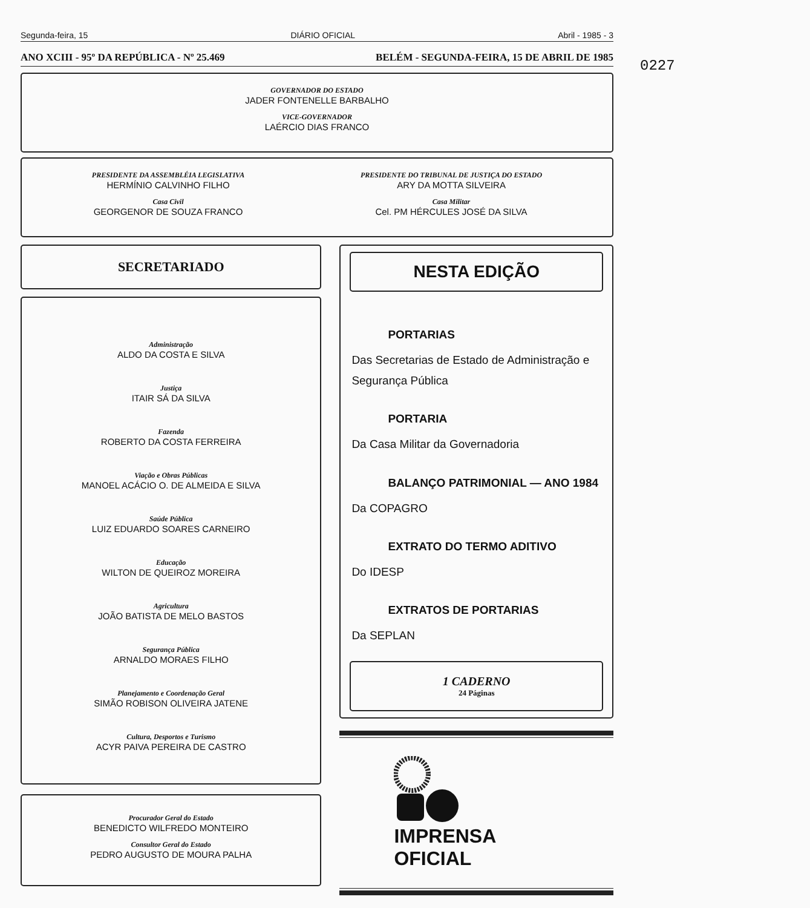0227
Segunda-feira, 15 DIÁRIO OFICIAL Abril - 1985 - 3
ANO XCIII - 95º DA REPÚBLICA - Nº 25.469 BELÉM - SEGUNDA-FEIRA, 15 DE ABRIL DE 1985
GOVERNADOR DO ESTADO
JADER FONTENELLE BARBALHO
VICE-GOVERNADOR
LAÉRCIO DIAS FRANCO
PRESIDENTE DA ASSEMBLÉIA LEGISLATIVA
HERMÍNIO CALVINHO FILHO
Casa Civil
GEORGENOR DE SOUZA FRANCO
PRESIDENTE DO TRIBUNAL DE JUSTIÇA DO ESTADO
ARY DA MOTTA SILVEIRA
Casa Militar
Cel. PM HÉRCULES JOSÉ DA SILVA
SECRETARIADO
Administração
ALDO DA COSTA E SILVA
Justiça
ITAIR SÁ DA SILVA
Fazenda
ROBERTO DA COSTA FERREIRA
Viação e Obras Públicas
MANOEL ACÁCIO O. DE ALMEIDA E SILVA
Saúde Pública
LUIZ EDUARDO SOARES CARNEIRO
Educação
WILTON DE QUEIROZ MOREIRA
Agricultura
JOÃO BATISTA DE MELO BASTOS
Segurança Pública
ARNALDO MORAES FILHO
Planejamento e Coordenação Geral
SIMÃO ROBISON OLIVEIRA JATENE
Cultura, Desportos e Turismo
ACYR PAIVA PEREIRA DE CASTRO
Procurador Geral do Estado
BENEDICTO WILFREDO MONTEIRO
Consultor Geral do Estado
PEDRO AUGUSTO DE MOURA PALHA
NESTA EDIÇÃO
PORTARIAS
Das Secretarias de Estado de Administração e Segurança Pública
PORTARIA
Da Casa Militar da Governadoria
BALANÇO PATRIMONIAL — ANO 1984
Da COPAGRO
EXTRATO DO TERMO ADITIVO
Do IDESP
EXTRATOS DE PORTARIAS
Da SEPLAN
1 CADERNO
24 Páginas
IMPRENSA OFICIAL